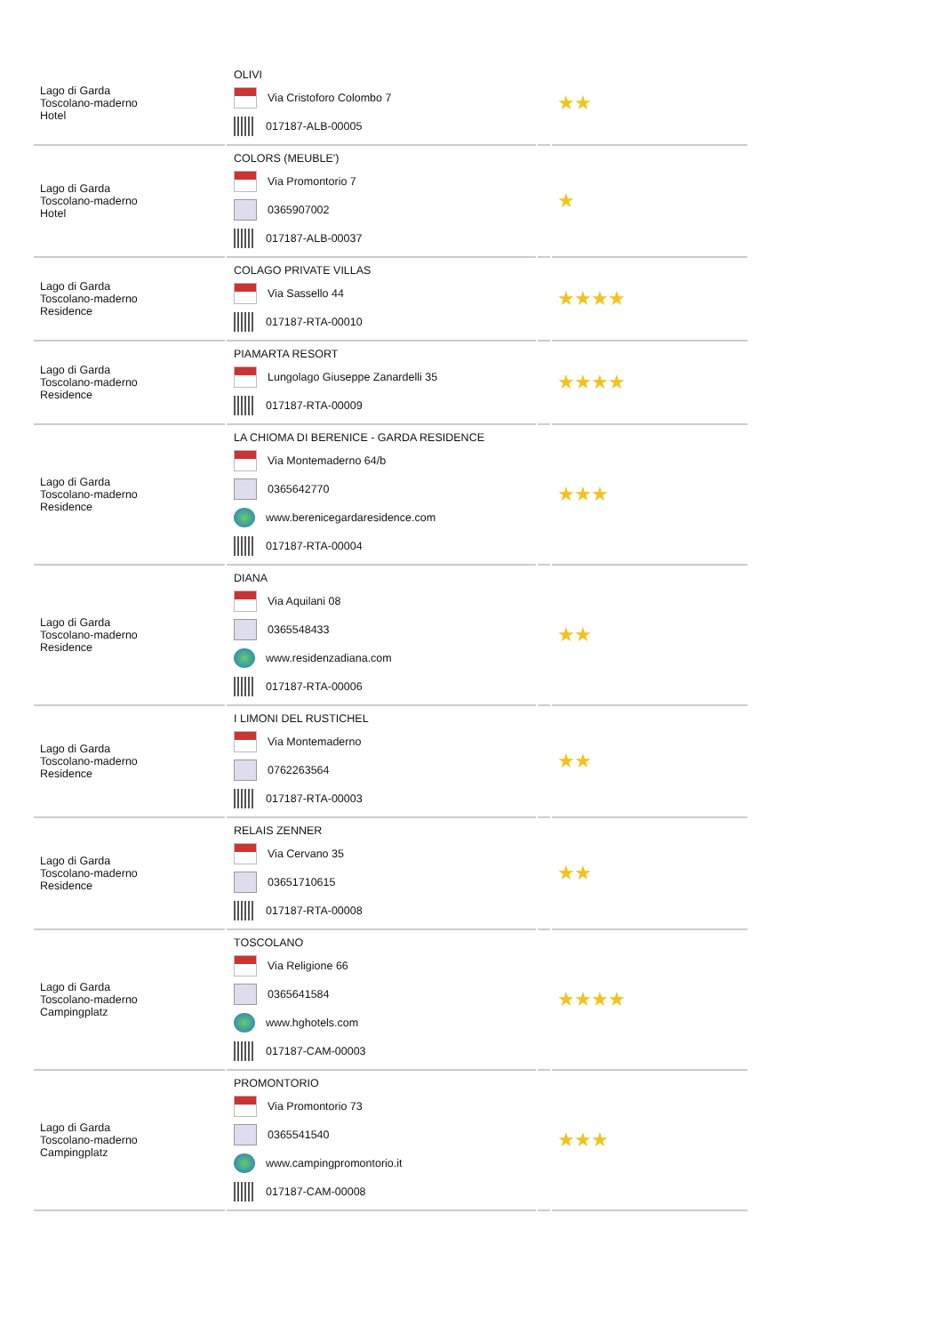| Lago di Garda Toscolano-maderno Hotel | OLIVI Via Cristoforo Colombo 7 017187-ALB-00005 | | ★★ |
| Lago di Garda Toscolano-maderno Hotel | COLORS (MEUBLE') Via Promontorio 7 0365907002 017187-ALB-00037 | | ★ |
| Lago di Garda Toscolano-maderno Residence | COLAGO PRIVATE VILLAS Via Sassello 44 017187-RTA-00010 | | ★★★★ |
| Lago di Garda Toscolano-maderno Residence | PIAMARTA RESORT Lungolago Giuseppe Zanardelli 35 017187-RTA-00009 | | ★★★★ |
| Lago di Garda Toscolano-maderno Residence | LA CHIOMA DI BERENICE - GARDA RESIDENCE Via Montemaderno 64/b 0365642770 www.berenicegardaresidence.com 017187-RTA-00004 | | ★★★ |
| Lago di Garda Toscolano-maderno Residence | DIANA Via Aquilani 08 0365548433 www.residenzadiana.com 017187-RTA-00006 | | ★★ |
| Lago di Garda Toscolano-maderno Residence | I LIMONI DEL RUSTICHEL Via Montemaderno 0762263564 017187-RTA-00003 | | ★★ |
| Lago di Garda Toscolano-maderno Residence | RELAIS ZENNER Via Cervano 35 03651710615 017187-RTA-00008 | | ★★ |
| Lago di Garda Toscolano-maderno Campingplatz | TOSCOLANO Via Religione 66 0365641584 www.hghotels.com 017187-CAM-00003 | | ★★★★ |
| Lago di Garda Toscolano-maderno Campingplatz | PROMONTORIO Via Promontorio 73 0365541540 www.campingpromontorio.it 017187-CAM-00008 | | ★★★ |